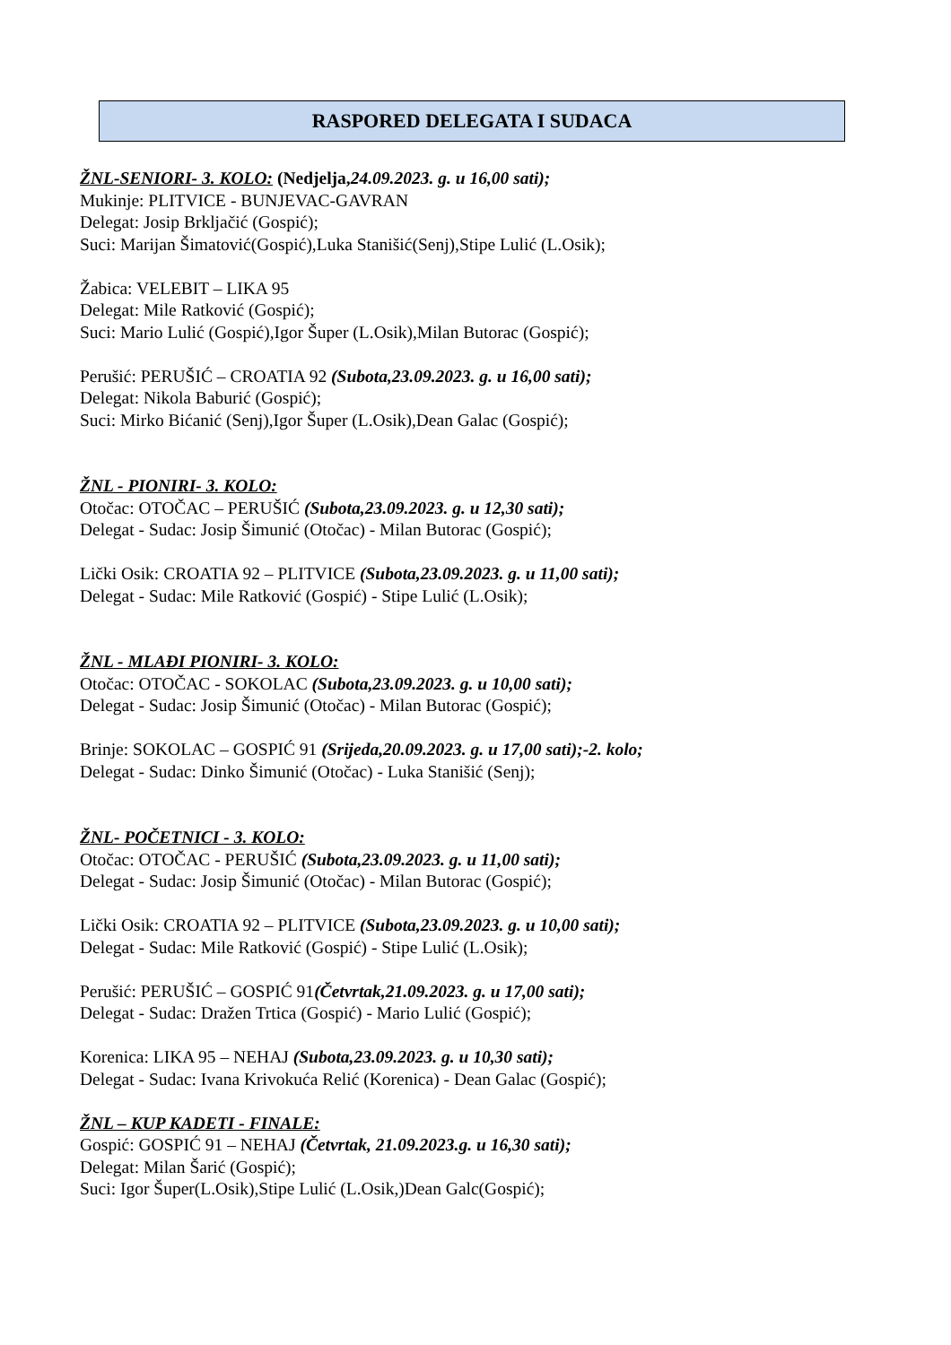RASPORED DELEGATA I SUDACA
ŽNL-SENIORI- 3. KOLO: (Nedjelja, 24.09.2023. g. u 16,00 sati);
Mukinje: PLITVICE - BUNJEVAC-GAVRAN
Delegat: Josip Brkljačić (Gospić);
Suci: Marijan Šimatović(Gospić),Luka Stanišić(Senj),Stipe Lulić (L.Osik);
Žabica: VELEBIT – LIKA 95
Delegat: Mile Ratković (Gospić);
Suci: Mario Lulić (Gospić),Igor Šuper (L.Osik),Milan Butorac (Gospić);
Perušić: PERUŠIĆ – CROATIA 92 (Subota,23.09.2023. g. u 16,00 sati);
Delegat: Nikola Baburić (Gospić);
Suci: Mirko Bićanić (Senj),Igor Šuper (L.Osik),Dean Galac (Gospić);
ŽNL - PIONIRI- 3. KOLO:
Otočac: OTOČAC – PERUŠIĆ (Subota,23.09.2023. g. u 12,30 sati);
Delegat - Sudac: Josip Šimunić (Otočac) - Milan Butorac (Gospić);
Lički Osik: CROATIA 92 – PLITVICE (Subota,23.09.2023. g. u 11,00 sati);
Delegat - Sudac: Mile Ratković (Gospić) - Stipe Lulić (L.Osik);
ŽNL - MLAĐI PIONIRI- 3. KOLO:
Otočac: OTOČAC - SOKOLAC (Subota,23.09.2023. g. u 10,00 sati);
Delegat - Sudac: Josip Šimunić (Otočac) - Milan Butorac (Gospić);
Brinje: SOKOLAC – GOSPIĆ 91 (Srijeda,20.09.2023. g. u 17,00 sati);-2. kolo;
Delegat - Sudac: Dinko Šimunić (Otočac) - Luka Stanišić (Senj);
ŽNL- POČETNICI - 3. KOLO:
Otočac: OTOČAC - PERUŠIĆ (Subota,23.09.2023. g. u 11,00 sati);
Delegat - Sudac: Josip Šimunić (Otočac) - Milan Butorac (Gospić);
Lički Osik: CROATIA 92 – PLITVICE (Subota,23.09.2023. g. u 10,00 sati);
Delegat - Sudac: Mile Ratković (Gospić) - Stipe Lulić (L.Osik);
Perušić: PERUŠIĆ – GOSPIĆ 91(Četvrtak,21.09.2023. g. u 17,00 sati);
Delegat - Sudac: Dražen Trtica (Gospić) - Mario Lulić (Gospić);
Korenica: LIKA 95 – NEHAJ (Subota,23.09.2023. g. u 10,30 sati);
Delegat - Sudac: Ivana Krivokuća Relić (Korenica) - Dean Galac (Gospić);
ŽNL – KUP KADETI - FINALE:
Gospić: GOSPIĆ 91 – NEHAJ (Četvrtak, 21.09.2023.g. u 16,30 sati);
Delegat: Milan Šarić (Gospić);
Suci: Igor Šuper(L.Osik),Stipe Lulić (L.Osik,)Dean Galc(Gospić);